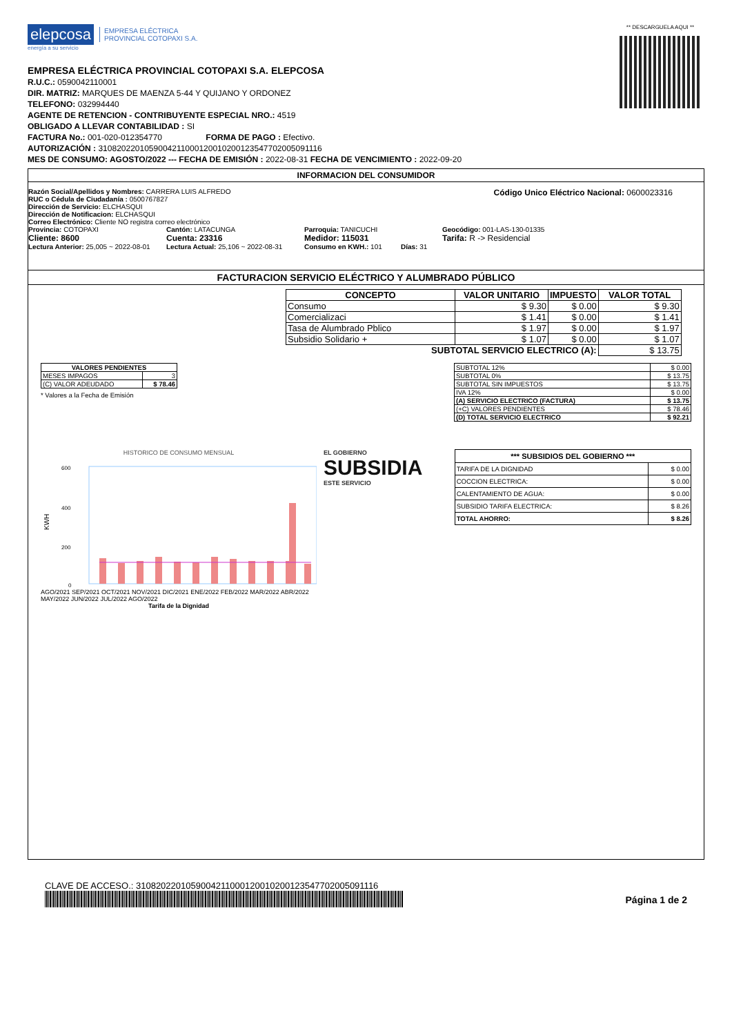elepcosa EMPRESA ELÉCTRICA
PROVINCIAL COTOPAXI S.A.
energía a su servicio
** DESCARGUELA AQUI **
EMPRESA ELÉCTRICA PROVINCIAL COTOPAXI S.A. ELEPCOSA
R.U.C.: 0590042110001
DIR. MATRIZ: MARQUES DE MAENZA 5-44 Y QUIJANO Y ORDONEZ
TELEFONO: 032994440
AGENTE DE RETENCION - CONTRIBUYENTE ESPECIAL NRO.: 4519
OBLIGADO A LLEVAR CONTABILIDAD : SI
FACTURA No.: 001-020-012354770 FORMA DE PAGO : Efectivo.
AUTORIZACIÓN : 3108202201059004211000120010200123547702005091116
MES DE CONSUMO: AGOSTO/2022 --- FECHA DE EMISIÓN : 2022-08-31 FECHA DE VENCIMIENTO : 2022-09-20
INFORMACION DEL CONSUMIDOR
Código Unico Eléctrico Nacional: 0600023316
Razón Social/Apellidos y Nombres: CARRERA LUIS ALFREDO
RUC o Cédula de Ciudadanía : 0500767827
Dirección de Servicio: ELCHASQUI
Dirección de Notificacion: ELCHASQUI
Correo Electrónico: Cliente NO registra correo electrónico
Provincia: COTOPAXI Cantón: LATACUNGA Parroquia: TANICUCHI Geocódigo: 001-LAS-130-01335
Cliente: 8600 Cuenta: 23316 Medidor: 115031 Tarifa: R -> Residencial
Lectura Anterior: 25,005 ~ 2022-08-01
Lectura Actual: 25,106 ~ 2022-08-31
Consumo en KWH.: 101 Días: 31
FACTURACION SERVICIO ELÉCTRICO Y ALUMBRADO PÚBLICO
| CONCEPTO | VALOR UNITARIO | IMPUESTO | VALOR TOTAL |
| --- | --- | --- | --- |
| Consumo | $ 9.30 | $ 0.00 | $ 9.30 |
| Comercializaci | $ 1.41 | $ 0.00 | $ 1.41 |
| Tasa de Alumbrado Pblico | $ 1.97 | $ 0.00 | $ 1.97 |
| Subsidio Solidario + | $ 1.07 | $ 0.00 | $ 1.07 |
| SUBTOTAL SERVICIO ELECTRICO (A): | | | $ 13.75 |
| VALORES PENDIENTES | |
| --- | --- |
| MESES IMPAGOS | 3 |
| (C) VALOR ADEUDADO | $ 78.46 |
* Valores a la Fecha de Emisión
| SUBTOTAL 12% | $ 0.00 |
| SUBTOTAL 0% | $ 13.75 |
| SUBTOTAL SIN IMPUESTOS | $ 13.75 |
| IVA 12% | $ 0.00 |
| (A) SERVICIO ELECTRICO (FACTURA) | $ 13.75 |
| (+C) VALORES PENDIENTES | $ 78.46 |
| (D) TOTAL SERVICIO ELECTRICO | $ 92.21 |
HISTORICO DE CONSUMO MENSUAL
KWH
600
400
200
0
AGO/2021 SEP/2021 OCT/2021 NOV/2021 DIC/2021 ENE/2022 FEB/2022 MAR/2022 ABR/2022 MAY/2022 JUN/2022 JUL/2022 AGO/2022
Tarifa de la Dignidad
EL GOBIERNO
SUBSIDIA
ESTE SERVICIO
| *** SUBSIDIOS DEL GOBIERNO *** | |
| --- | --- |
| TARIFA DE LA DIGNIDAD | $ 0.00 |
| COCCION ELECTRICA: | $ 0.00 |
| CALENTAMIENTO DE AGUA: | $ 0.00 |
| SUBSIDIO TARIFA ELECTRICA: | $ 8.26 |
| TOTAL AHORRO: | $ 8.26 |
CLAVE DE ACCESO.: 3108202201059004211000120010200123547702005091116
Página 1 de 2